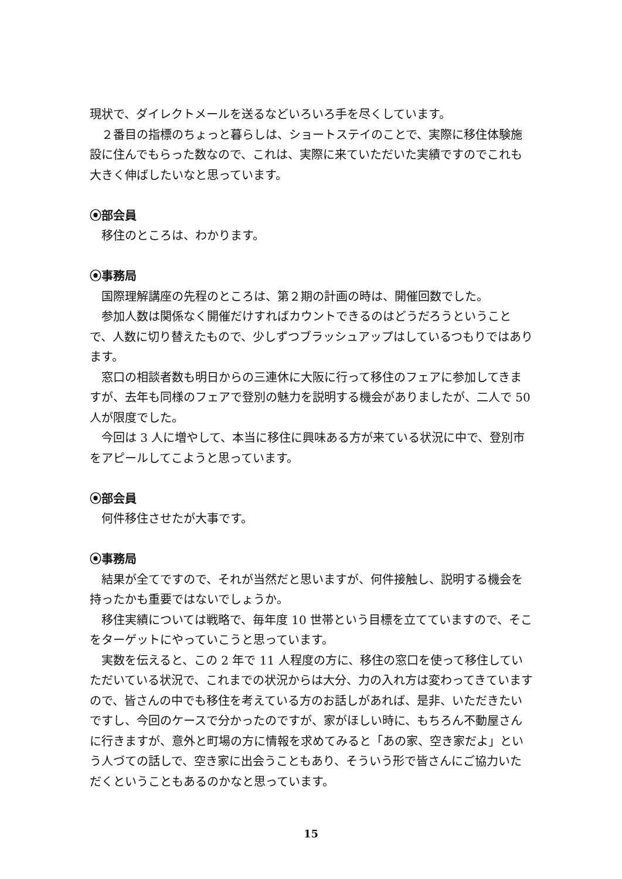現状で、ダイレクトメールを送るなどいろいろ手を尽くしています。
２番目の指標のちょっと暮らしは、ショートステイのことで、実際に移住体験施設に住んでもらった数なので、これは、実際に来ていただいた実績ですのでこれも大きく伸ばしたいなと思っています。
⦿部会員
移住のところは、わかります。
⦿事務局
国際理解講座の先程のところは、第２期の計画の時は、開催回数でした。
参加人数は関係なく開催だけすればカウントできるのはどうだろうということで、人数に切り替えたもので、少しずつブラッシュアップはしているつもりではあります。
窓口の相談者数も明日からの三連休に大阪に行って移住のフェアに参加してきますが、去年も同様のフェアで登別の魅力を説明する機会がありましたが、二人で 50 人が限度でした。
今回は 3 人に増やして、本当に移住に興味ある方が来ている状況に中で、登別市をアピールしてこようと思っています。
⦿部会員
何件移住させたが大事です。
⦿事務局
結果が全てですので、それが当然だと思いますが、何件接触し、説明する機会を持ったかも重要ではないでしょうか。
移住実績については戦略で、毎年度 10 世帯という目標を立てていますので、そこをターゲットにやっていこうと思っています。
実数を伝えると、この 2 年で 11 人程度の方に、移住の窓口を使って移住していただいている状況で、これまでの状況からは大分、力の入れ方は変わってきていますので、皆さんの中でも移住を考えている方のお話しがあれば、是非、いただきたいですし、今回のケースで分かったのですが、家がほしい時に、もちろん不動屋さんに行きますが、意外と町場の方に情報を求めてみると「あの家、空き家だよ」という人づての話しで、空き家に出会うこともあり、そういう形で皆さんにご協力いただくということもあるのかなと思っています。
15